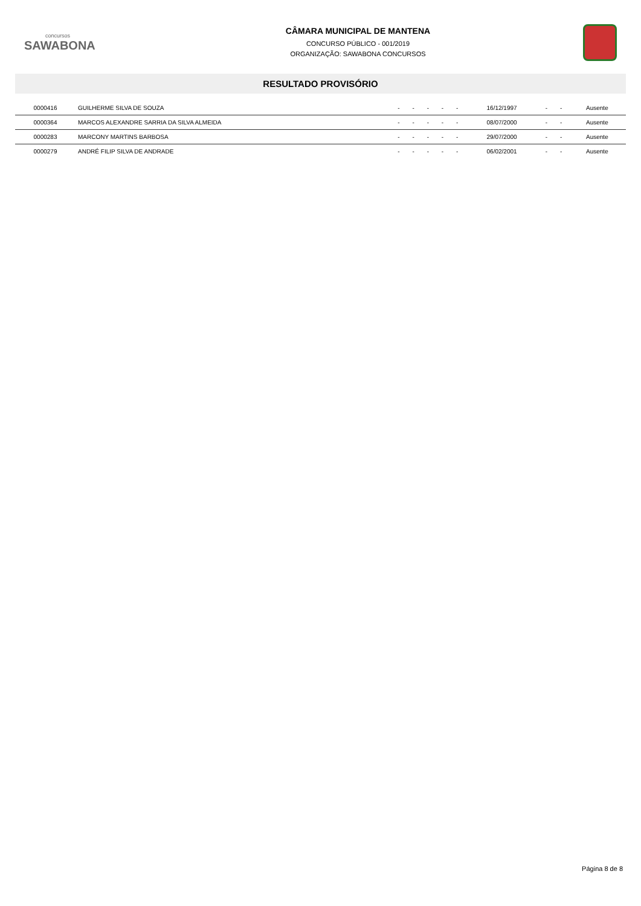concursos
SAWABONA
CÂMARA MUNICIPAL DE MANTENA
CONCURSO PÚBLICO - 001/2019
ORGANIZAÇÃO: SAWABONA CONCURSOS
RESULTADO PROVISÓRIO
| 0000416 | GUILHERME SILVA DE SOUZA | - | - | - | - | - | 16/12/1997 | - | - | Ausente |
| 0000364 | MARCOS ALEXANDRE SARRIA DA SILVA ALMEIDA | - | - | - | - | - | 08/07/2000 | - | - | Ausente |
| 0000283 | MARCONY MARTINS BARBOSA | - | - | - | - | - | 29/07/2000 | - | - | Ausente |
| 0000279 | ANDRÉ FILIP SILVA DE ANDRADE | - | - | - | - | - | 06/02/2001 | - | - | Ausente |
Página 8 de 8